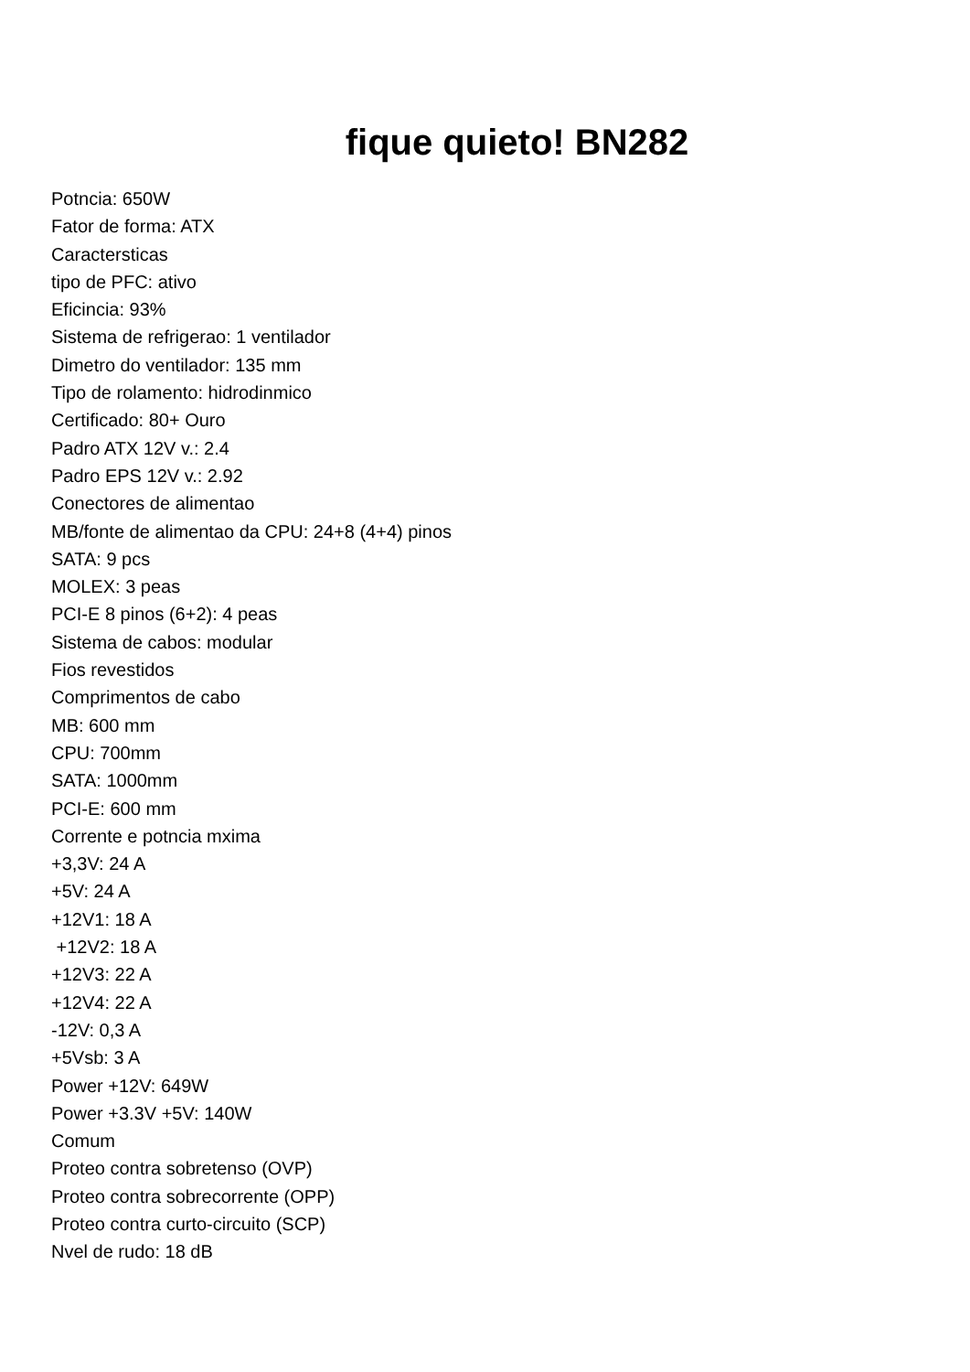fique quieto! BN282
Potncia: 650W
Fator de forma: ATX
Caractersticas
tipo de PFC: ativo
Eficincia: 93%
Sistema de refrigerao: 1 ventilador
Dimetro do ventilador: 135 mm
Tipo de rolamento: hidrodinmico
Certificado: 80+ Ouro
Padro ATX 12V v.: 2.4
Padro EPS 12V v.: 2.92
Conectores de alimentao
MB/fonte de alimentao da CPU: 24+8 (4+4) pinos
SATA: 9 pcs
MOLEX: 3 peas
PCI-E 8 pinos (6+2): 4 peas
Sistema de cabos: modular
Fios revestidos
Comprimentos de cabo
MB: 600 mm
CPU: 700mm
SATA: 1000mm
PCI-E: 600 mm
Corrente e potncia mxima
+3,3V: 24 A
+5V: 24 A
+12V1: 18 A
+12V2: 18 A
+12V3: 22 A
+12V4: 22 A
-12V: 0,3 A
+5Vsb: 3 A
Power +12V: 649W
Power +3.3V +5V: 140W
Comum
Proteo contra sobretenso (OVP)
Proteo contra sobrecorrente (OPP)
Proteo contra curto-circuito (SCP)
Nvel de rudo: 18 dB